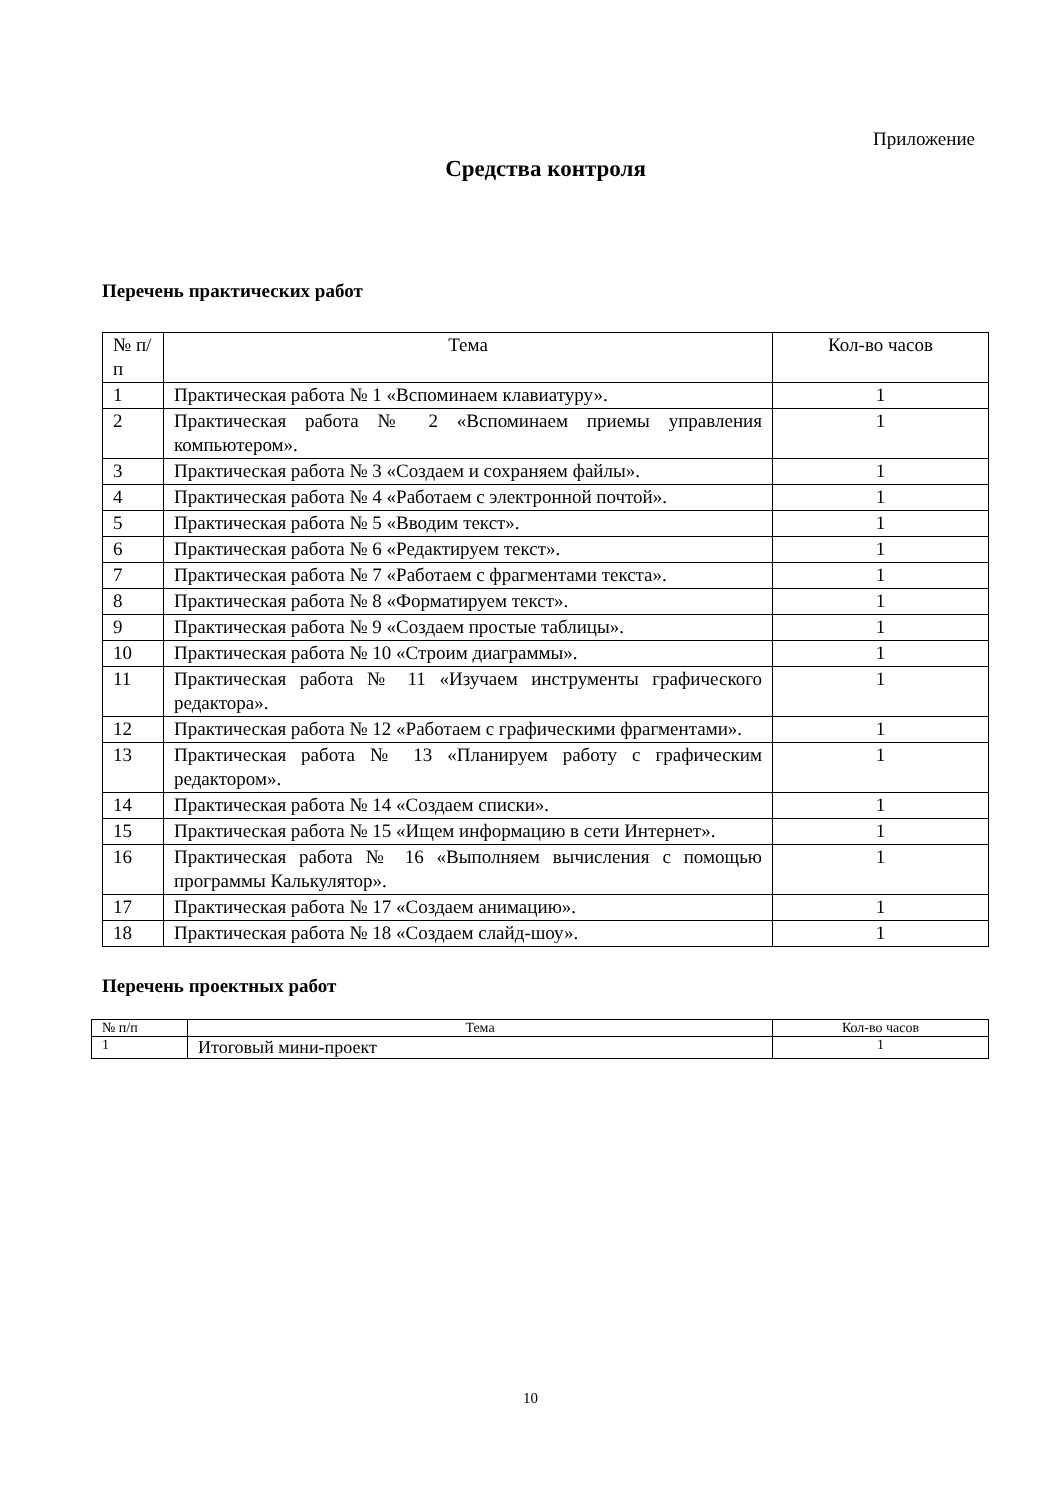Приложение
Средства контроля
Перечень практических работ
| № п/п | Тема | Кол-во часов |
| --- | --- | --- |
| 1 | Практическая работа № 1 «Вспоминаем клавиатуру». | 1 |
| 2 | Практическая работа № 2 «Вспоминаем приемы управления компьютером». | 1 |
| 3 | Практическая работа № 3 «Создаем и сохраняем файлы». | 1 |
| 4 | Практическая работа № 4 «Работаем с электронной почтой». | 1 |
| 5 | Практическая работа № 5 «Вводим текст». | 1 |
| 6 | Практическая работа № 6 «Редактируем текст». | 1 |
| 7 | Практическая работа № 7 «Работаем с фрагментами текста». | 1 |
| 8 | Практическая работа № 8 «Форматируем текст». | 1 |
| 9 | Практическая работа № 9 «Создаем простые таблицы». | 1 |
| 10 | Практическая работа № 10 «Строим диаграммы». | 1 |
| 11 | Практическая работа № 11 «Изучаем инструменты графического редактора». | 1 |
| 12 | Практическая работа № 12 «Работаем с графическими фрагментами». | 1 |
| 13 | Практическая работа № 13 «Планируем работу с графическим редактором». | 1 |
| 14 | Практическая работа № 14 «Создаем списки». | 1 |
| 15 | Практическая работа № 15 «Ищем информацию в сети Интернет». | 1 |
| 16 | Практическая работа № 16 «Выполняем вычисления с помощью программы Калькулятор». | 1 |
| 17 | Практическая работа № 17 «Создаем анимацию». | 1 |
| 18 | Практическая работа № 18 «Создаем слайд-шоу». | 1 |
Перечень проектных работ
| № п/п | Тема | Кол-во часов |
| --- | --- | --- |
| 1 | Итоговый мини-проект | 1 |
10